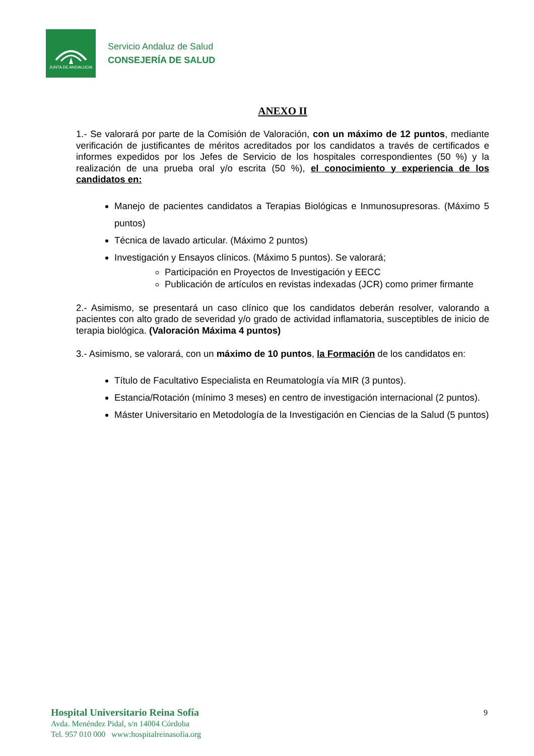JUNTA DE ANDALUCIA
Servicio Andaluz de Salud
CONSEJERÍA DE SALUD
ANEXO II
1.- Se valorará por parte de la Comisión de Valoración, con un máximo de 12 puntos, mediante verificación de justificantes de méritos acreditados por los candidatos a través de certificados e informes expedidos por los Jefes de Servicio de los hospitales correspondientes (50 %) y la realización de una prueba oral y/o escrita (50 %), el conocimiento y experiencia de los candidatos en:
Manejo de pacientes candidatos a Terapias Biológicas e Inmunosupresoras. (Máximo 5 puntos)
Técnica de lavado articular. (Máximo 2 puntos)
Investigación y Ensayos clínicos. (Máximo 5 puntos). Se valorará;
Participación en Proyectos de Investigación y EECC
Publicación de artículos en revistas indexadas (JCR) como primer firmante
2.- Asimismo, se presentará un caso clínico que los candidatos deberán resolver, valorando a pacientes con alto grado de severidad y/o grado de actividad inflamatoria, susceptibles de inicio de terapia biológica. (Valoración Máxima 4 puntos)
3.- Asimismo, se valorará, con un máximo de 10 puntos, la Formación de los candidatos en:
Título de Facultativo Especialista en Reumatología vía MIR (3 puntos).
Estancia/Rotación (mínimo 3 meses) en centro de investigación internacional (2 puntos).
Máster Universitario en Metodología de la Investigación en Ciencias de la Salud (5 puntos)
Hospital Universitario Reina Sofía
Avda. Menéndez Pidal, s/n 14004 Córdoba
Tel. 957 010 000 www:hospitalreinasofia.org
9